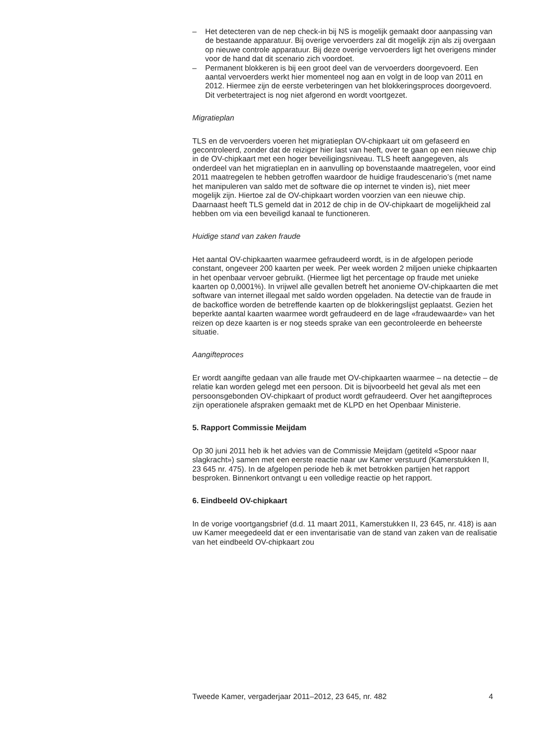– Het detecteren van de nep check-in bij NS is mogelijk gemaakt door aanpassing van de bestaande apparatuur. Bij overige vervoerders zal dit mogelijk zijn als zij overgaan op nieuwe controle apparatuur. Bij deze overige vervoerders ligt het overigens minder voor de hand dat dit scenario zich voordoet.
– Permanent blokkeren is bij een groot deel van de vervoerders doorgevoerd. Een aantal vervoerders werkt hier momenteel nog aan en volgt in de loop van 2011 en 2012. Hiermee zijn de eerste verbeteringen van het blokkeringsproces doorgevoerd. Dit verbetertraject is nog niet afgerond en wordt voortgezet.
Migratieplan
TLS en de vervoerders voeren het migratieplan OV-chipkaart uit om gefaseerd en gecontroleerd, zonder dat de reiziger hier last van heeft, over te gaan op een nieuwe chip in de OV-chipkaart met een hoger beveiligingsniveau. TLS heeft aangegeven, als onderdeel van het migratieplan en in aanvulling op bovenstaande maatregelen, voor eind 2011 maatregelen te hebben getroffen waardoor de huidige fraudescenario’s (met name het manipuleren van saldo met de software die op internet te vinden is), niet meer mogelijk zijn. Hiertoe zal de OV-chipkaart worden voorzien van een nieuwe chip. Daarnaast heeft TLS gemeld dat in 2012 de chip in de OV-chipkaart de mogelijkheid zal hebben om via een beveiligd kanaal te functioneren.
Huidige stand van zaken fraude
Het aantal OV-chipkaarten waarmee gefraudeerd wordt, is in de afgelopen periode constant, ongeveer 200 kaarten per week. Per week worden 2 miljoen unieke chipkaarten in het openbaar vervoer gebruikt. (Hiermee ligt het percentage op fraude met unieke kaarten op 0,0001%). In vrijwel alle gevallen betreft het anonieme OV-chipkaarten die met software van internet illegaal met saldo worden opgeladen. Na detectie van de fraude in de backoffice worden de betreffende kaarten op de blokkeringslijst geplaatst. Gezien het beperkte aantal kaarten waarmee wordt gefraudeerd en de lage «fraudewaarde» van het reizen op deze kaarten is er nog steeds sprake van een gecontroleerde en beheerste situatie.
Aangifteproces
Er wordt aangifte gedaan van alle fraude met OV-chipkaarten waarmee – na detectie – de relatie kan worden gelegd met een persoon. Dit is bijvoorbeeld het geval als met een persoonsgebonden OV-chipkaart of product wordt gefraudeerd. Over het aangifteproces zijn operationele afspraken gemaakt met de KLPD en het Openbaar Ministerie.
5. Rapport Commissie Meijdam
Op 30 juni 2011 heb ik het advies van de Commissie Meijdam (getiteld «Spoor naar slagkracht») samen met een eerste reactie naar uw Kamer verstuurd (Kamerstukken II, 23 645 nr. 475). In de afgelopen periode heb ik met betrokken partijen het rapport besproken. Binnenkort ontvangt u een volledige reactie op het rapport.
6. Eindbeeld OV-chipkaart
In de vorige voortgangsbrief (d.d. 11 maart 2011, Kamerstukken II, 23 645, nr. 418) is aan uw Kamer meegedeeld dat er een inventarisatie van de stand van zaken van de realisatie van het eindbeeld OV-chipkaart zou
Tweede Kamer, vergaderjaar 2011–2012, 23 645, nr. 482 4